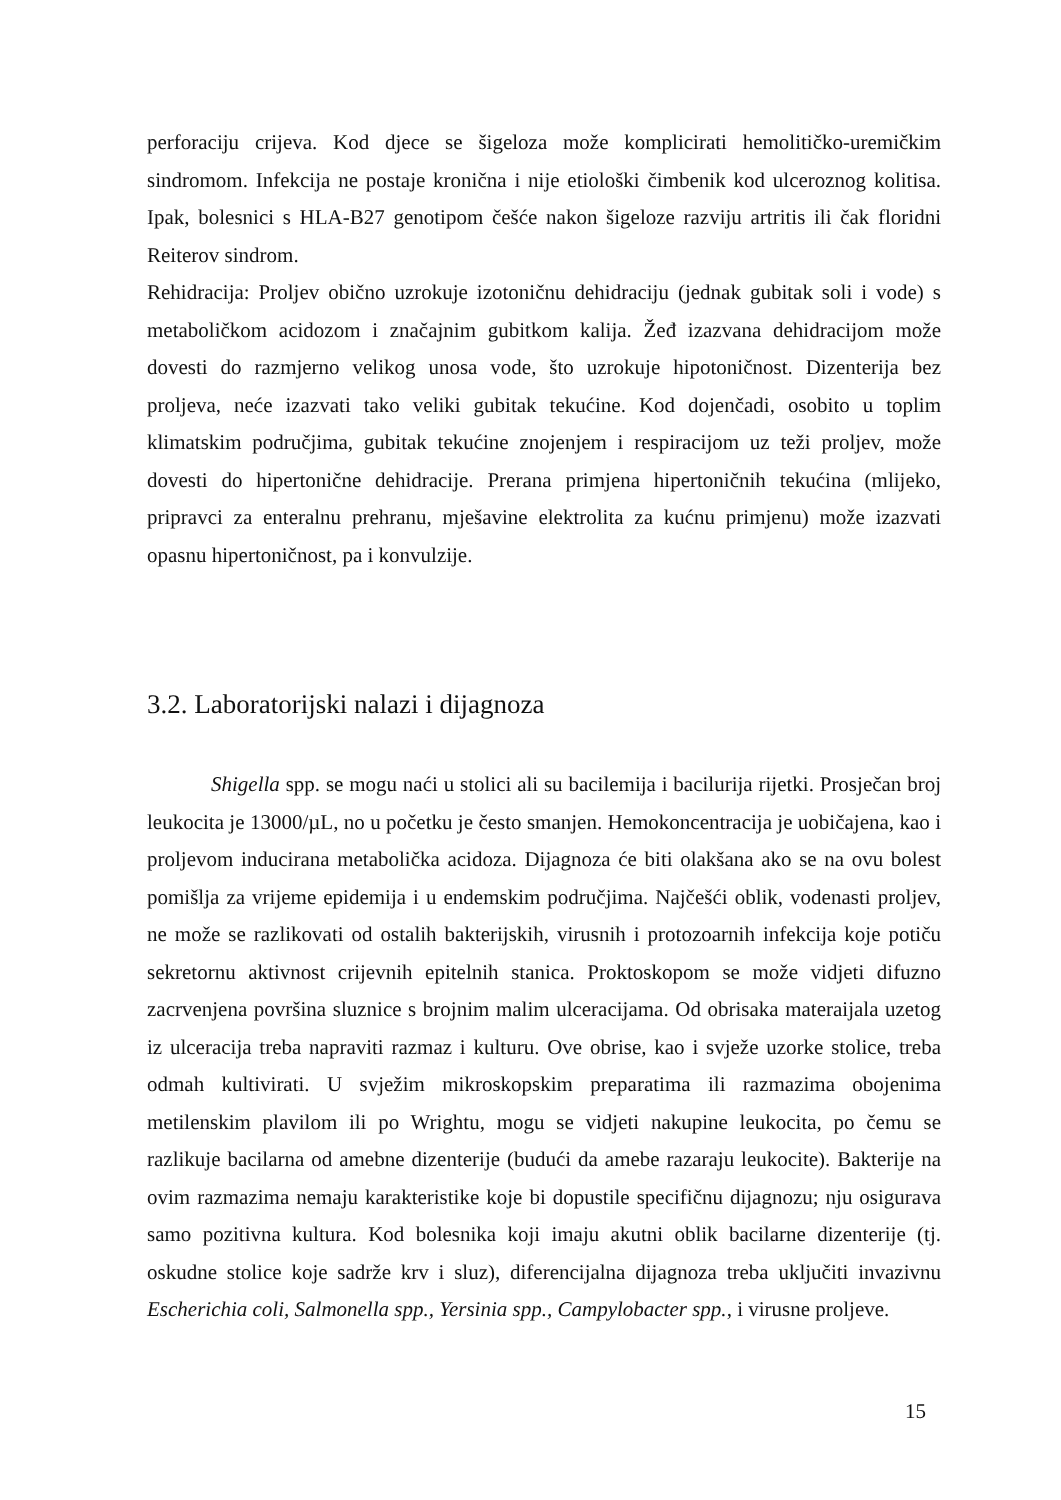perforaciju crijeva. Kod djece se šigeloza može komplicirati hemolitičko-uremičkim sindromom. Infekcija ne postaje kronična i nije etiološki čimbenik kod ulceroznog kolitisa. Ipak, bolesnici s HLA-B27 genotipom češće nakon šigeloze razviju artritis ili čak floridni Reiterov sindrom.
Rehidracija: Proljev obično uzrokuje izotoničnu dehidraciju (jednak gubitak soli i vode) s metaboličkom acidozom i značajnim gubitkom kalija. Žeđ izazvana dehidracijom može dovesti do razmjerno velikog unosa vode, što uzrokuje hipotoničnost. Dizenterija bez proljeva, neće izazvati tako veliki gubitak tekućine. Kod dojenčadi, osobito u toplim klimatskim područjima, gubitak tekućine znojenjem i respiracijom uz teži proljev, može dovesti do hipertonične dehidracije. Prerana primjena hipertoničnih tekućina (mlijeko, pripravci za enteralnu prehranu, mješavine elektrolita za kućnu primjenu) može izazvati opasnu hipertoničnost, pa i konvulzije.
3.2. Laboratorijski nalazi i dijagnoza
Shigella spp. se mogu naći u stolici ali su bacilemija i bacilurija rijetki. Prosječan broj leukocita je 13000/µL, no u početku je često smanjen. Hemokoncentracija je uobičajena, kao i proljevom inducirana metabolička acidoza. Dijagnoza će biti olakšana ako se na ovu bolest pomišlja za vrijeme epidemija i u endemskim područjima. Najčešći oblik, vodenasti proljev, ne može se razlikovati od ostalih bakterijskih, virusnih i protozoarnih infekcija koje potiču sekretornu aktivnost crijevnih epitelnih stanica. Proktoskopom se može vidjeti difuzno zacrvenjena površina sluznice s brojnim malim ulceracijama. Od obrisaka materaijala uzetog iz ulceracija treba napraviti razmaz i kulturu. Ove obrise, kao i svježe uzorke stolice, treba odmah kultivirati. U svježim mikroskopskim preparatima ili razmazima obojenima metilenskim plavilom ili po Wrightu, mogu se vidjeti nakupine leukocita, po čemu se razlikuje bacilarna od amebne dizenterije (budući da amebe razaraju leukocite). Bakterije na ovim razmazima nemaju karakteristike koje bi dopustile specifičnu dijagnozu; nju osigurava samo pozitivna kultura. Kod bolesnika koji imaju akutni oblik bacilarne dizenterije (tj. oskudne stolice koje sadrže krv i sluz), diferencijalna dijagnoza treba uključiti invazivnu Escherichia coli, Salmonella spp., Yersinia spp., Campylobacter spp., i virusne proljeve.
15